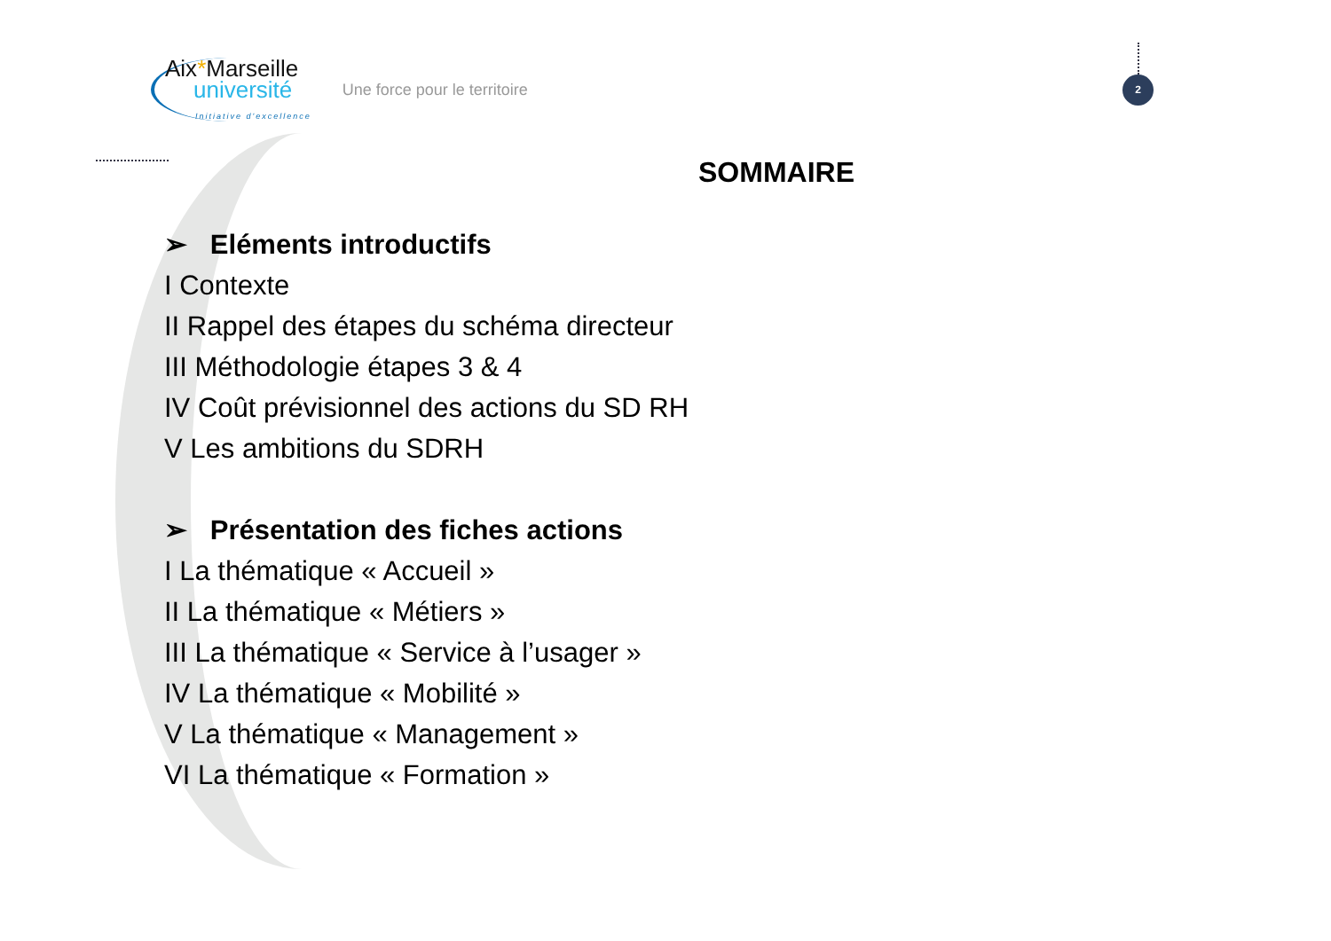Aix*Marseille
université
Initiative d'excellence
Une force pour le territoire
2
SOMMAIRE
➢ Eléments introductifs
I Contexte
II Rappel des étapes du schéma directeur
III Méthodologie étapes 3 & 4
IV Coût prévisionnel des actions du SD RH
V Les ambitions du SDRH
➢ Présentation des fiches actions
I La thématique « Accueil »
II La thématique « Métiers »
III La thématique « Service à l’usager »
IV La thématique « Mobilité »
V La thématique « Management »
VI La thématique « Formation »